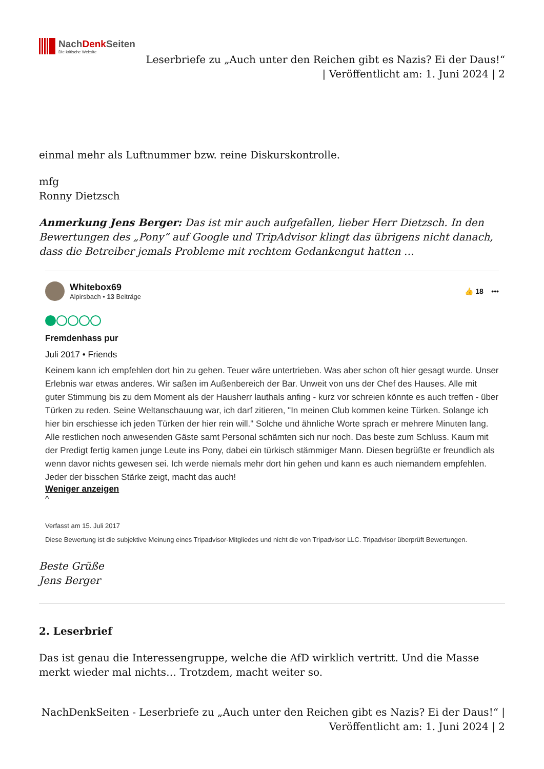NachDenk Seiten
Die kritische Website
Leserbriefe zu „Auch unter den Reichen gibt es Nazis? Ei der Daus!“
| Veröffentlicht am: 1. Juni 2024 | 2
einmal mehr als Luftnummer bzw. reine Diskurskontrolle.
mfg
Ronny Dietzsch
Anmerkung Jens Berger: Das ist mir auch aufgefallen, lieber Herr Dietzsch. In den Bewertungen des „Pony“ auf Google und TripAdvisor klingt das übrigens nicht danach, dass die Betreiber jemals Probleme mit rechtem Gedankengut hatten …
Whitebox69
Alpirsbach • 13 Beiträge
👍 18 •••
Fremdenhass pur
Juli 2017 • Friends
Keinem kann ich empfehlen dort hin zu gehen. Teuer wäre untertrieben. Was aber schon oft hier gesagt wurde. Unser Erlebnis war etwas anderes. Wir saßen im Außenbereich der Bar. Unweit von uns der Chef des Hauses. Alle mit guter Stimmung bis zu dem Moment als der Hausherr lauthals anfing - kurz vor schreien könnte es auch treffen - über Türken zu reden. Seine Weltanschauung war, ich darf zitieren, "In meinen Club kommen keine Türken. Solange ich hier bin erschiesse ich jeden Türken der hier rein will." Solche und ähnliche Worte sprach er mehrere Minuten lang. Alle restlichen noch anwesenden Gäste samt Personal schämten sich nur noch. Das beste zum Schluss. Kaum mit der Predigt fertig kamen junge Leute ins Pony, dabei ein türkisch stämmiger Mann. Diesen begrüßte er freundlich als wenn davor nichts gewesen sei. Ich werde niemals mehr dort hin gehen und kann es auch niemandem empfehlen. Jeder der bisschen Stärke zeigt, macht das auch!
Weniger anzeigen
^
Verfasst am 15. Juli 2017
Diese Bewertung ist die subjektive Meinung eines Tripadvisor-Mitgliedes und nicht die von Tripadvisor LLC. Tripadvisor überprüft Bewertungen.
Beste Grüße
Jens Berger
2. Leserbrief
Das ist genau die Interessengruppe, welche die AfD wirklich vertritt. Und die Masse merkt wieder mal nichts… Trotzdem, macht weiter so.
NachDenkSeiten - Leserbriefe zu „Auch unter den Reichen gibt es Nazis? Ei der Daus!“ |
Veröffentlicht am: 1. Juni 2024 | 2